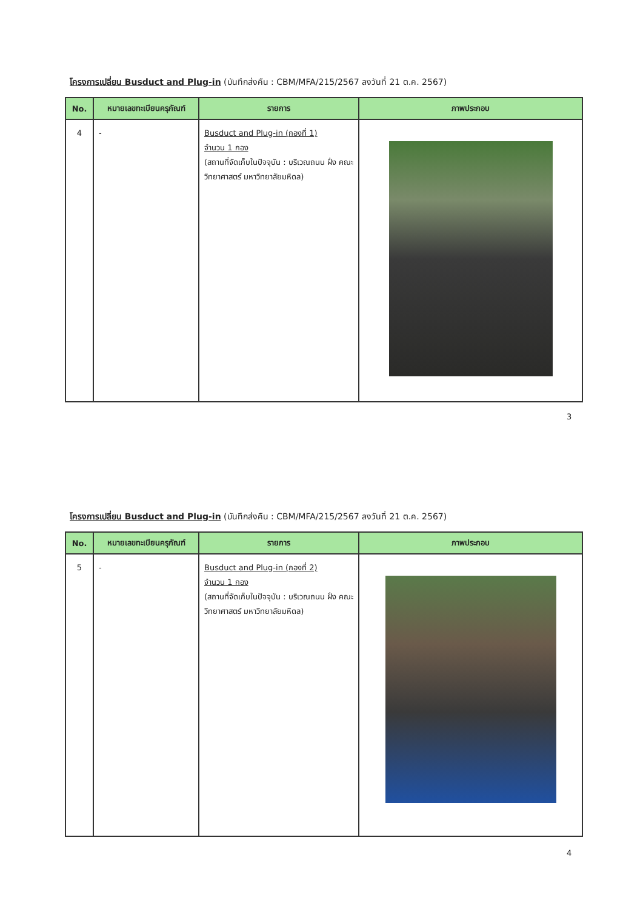โครงการเปลี่ยน Busduct and Plug-in (บันทึกส่งคืน : CBM/MFA/215/2567 ลงวันที่ 21 ต.ค. 2567)
| No. | หมายเลขทะเบียนครุภัณฑ์ | รายการ | ภาพประกอบ |
| --- | --- | --- | --- |
| 4 | - | Busduct and Plug-in (กองที่ 1) จำนวน 1 กอง (สถานที่จัดเก็บในปัจจุบัน : บริเวณถนน ฝั่ง คณะวิทยาศาสตร์ มหาวิทยาลัยมหิดล) | |
3
โครงการเปลี่ยน Busduct and Plug-in (บันทึกส่งคืน : CBM/MFA/215/2567 ลงวันที่ 21 ต.ค. 2567)
| No. | หมายเลขทะเบียนครุภัณฑ์ | รายการ | ภาพประกอบ |
| --- | --- | --- | --- |
| 5 | - | Busduct and Plug-in (กองที่ 2) จำนวน 1 กอง (สถานที่จัดเก็บในปัจจุบัน : บริเวณถนน ฝั่ง คณะวิทยาศาสตร์ มหาวิทยาลัยมหิดล) | |
4